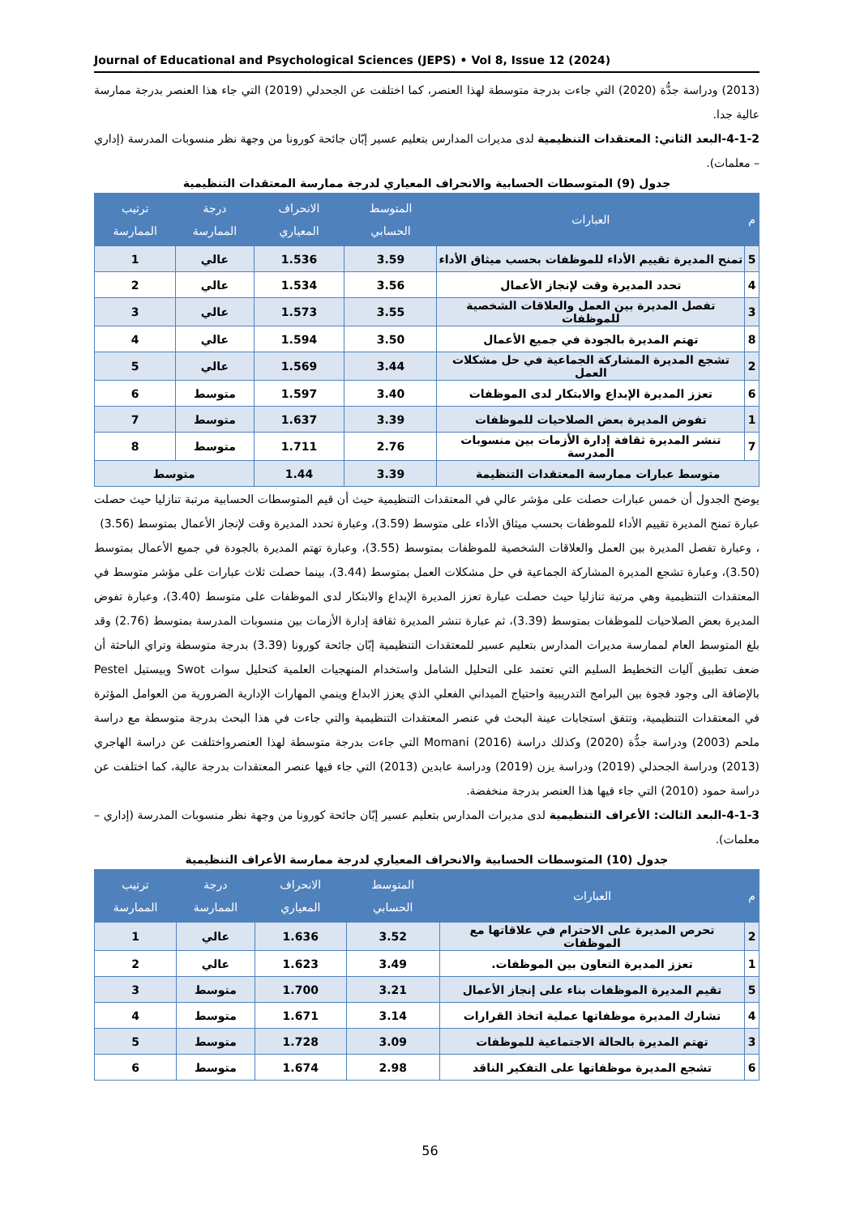Journal of Educational and Psychological Sciences (JEPS) • Vol 8, Issue 12 (2024)
(2013) ودراسة جدُّة (2020) التي جاءت بدرجة متوسطة لهذا العنصر، كما اختلفت عن الجحدلي (2019) التي جاء هذا العنصر بدرجة ممارسة عالية جدا.
4-1-2-البعد الثاني: المعتقدات التنظيمية لدى مديرات المدارس بتعليم عسير إبّان جائحة كورونا من وجهة نظر منسوبات المدرسة (إداري – معلمات).
جدول (9) المتوسطات الحسابية والانحراف المعياري لدرجة ممارسة المعتقدات التنظيمية
| م | العبارات | المتوسط الحسابي | الانحراف المعياري | درجة الممارسة | ترتيب الممارسة |
| --- | --- | --- | --- | --- | --- |
| 5 | تمنح المديرة تقييم الأداء للموظفات بحسب ميثاق الأداء | 3.59 | 1.536 | عالي | 1 |
| 4 | تحدد المديرة وقت لإنجاز الأعمال | 3.56 | 1.534 | عالي | 2 |
| 3 | تفصل المديرة بين العمل والعلاقات الشخصية للموظفات | 3.55 | 1.573 | عالي | 3 |
| 8 | تهتم المديرة بالجودة في جميع الأعمال | 3.50 | 1.594 | عالي | 4 |
| 2 | تشجع المديرة المشاركة الجماعية في حل مشكلات العمل | 3.44 | 1.569 | عالي | 5 |
| 6 | تعزز المديرة الإبداع والابتكار لدى الموظفات | 3.40 | 1.597 | متوسط | 6 |
| 1 | تفوض المديرة بعض الصلاحيات للموظفات | 3.39 | 1.637 | متوسط | 7 |
| 7 | تنشر المديرة ثقافة إدارة الأزمات بين منسوبات المدرسة | 2.76 | 1.711 | متوسط | 8 |
| متوسط عبارات ممارسة المعتقدات التنظيمة | | 3.39 | 1.44 | متوسط | |
يوضح الجدول أن خمس عبارات حصلت على مؤشر عالي في المعتقدات التنظيمية حيث أن قيم المتوسطات الحسابية مرتبة تنازليا حيث حصلت عبارة تمنح المديرة تقييم الأداء للموظفات بحسب ميثاق الأداء على متوسط (3.59)، وعبارة تحدد المديرة وقت لإنجاز الأعمال بمتوسط (3.56)
، وعبارة تفصل المديرة بين العمل والعلاقات الشخصية للموظفات بمتوسط (3.55)، وعبارة تهتم المديرة بالجودة في جميع الأعمال بمتوسط (3.50)، وعبارة تشجع المديرة المشاركة الجماعية في حل مشكلات العمل بمتوسط (3.44)، بينما حصلت ثلاث عبارات على مؤشر متوسط في المعتقدات التنظيمية وهي مرتبة تنازليا حيث حصلت عبارة تعزز المديرة الإبداع والابتكار لدى الموظفات على متوسط (3.40)، وعبارة تفوض المديرة بعض الصلاحيات للموظفات بمتوسط (3.39)، ثم عبارة تنشر المديرة ثقافة إدارة الأزمات بين منسوبات المدرسة بمتوسط (2.76) وقد بلغ المتوسط العام لممارسة مديرات المدارس بتعليم عسير للمعتقدات التنظيمية إبّان جائحة كورونا (3.39) بدرجة متوسطة وتراي الباحثة أن ضعف تطبيق آليات التخطيط السليم التي تعتمد على التحليل الشامل واستخدام المنهجيات العلمية كتحليل سوات Swot وبيستيل Pestel بالإضافة الى وجود فجوة بين البرامج التدريبية واحتياج الميداني الفعلي الذي يعزز الابداع وينمي المهارات الإدارية الضرورية من العوامل المؤثرة في المعتقدات التنظيمية، وتتفق استجابات عينة البحث في عنصر المعتقدات التنظيمية والتي جاءت في هذا البحث بدرجة متوسطة مع دراسة ملحم (2003) ودراسة جدُّة (2020) وكذلك دراسة Momani (2016) التي جاءت بدرجة متوسطة لهذا العنصرواختلفت عن دراسة الهاجري (2013) ودراسة الجحدلي (2019) ودراسة يزن (2019) ودراسة عابدين (2013) التي جاء فيها عنصر المعتقدات بدرجة عالية، كما اختلفت عن دراسة حمود (2010) التي جاء فيها هذا العنصر بدرجة منخفضة.
4-1-3-البعد الثالث: الأعراف التنظيمية لدى مديرات المدارس بتعليم عسير إبّان جائحة كورونا من وجهة نظر منسوبات المدرسة (إداري – معلمات).
جدول (10) المتوسطات الحسابية والانحراف المعياري لدرجة ممارسة الأعراف التنظيمية
| م | العبارات | المتوسط الحسابي | الانحراف المعياري | درجة الممارسة | ترتيب الممارسة |
| --- | --- | --- | --- | --- | --- |
| 2 | تحرص المديرة على الاحترام في علاقاتها مع الموظفات | 3.52 | 1.636 | عالي | 1 |
| 1 | تعزز المديرة التعاون بين الموظفات. | 3.49 | 1.623 | عالي | 2 |
| 5 | تقيم المديرة الموظفات بناء على إنجاز الأعمال | 3.21 | 1.700 | متوسط | 3 |
| 4 | تشارك المديرة موظفاتها عملية اتخاذ القرارات | 3.14 | 1.671 | متوسط | 4 |
| 3 | تهتم المديرة بالحالة الاجتماعية للموظفات | 3.09 | 1.728 | متوسط | 5 |
| 6 | تشجع المديرة موظفاتها على التفكير الناقد | 2.98 | 1.674 | متوسط | 6 |
56